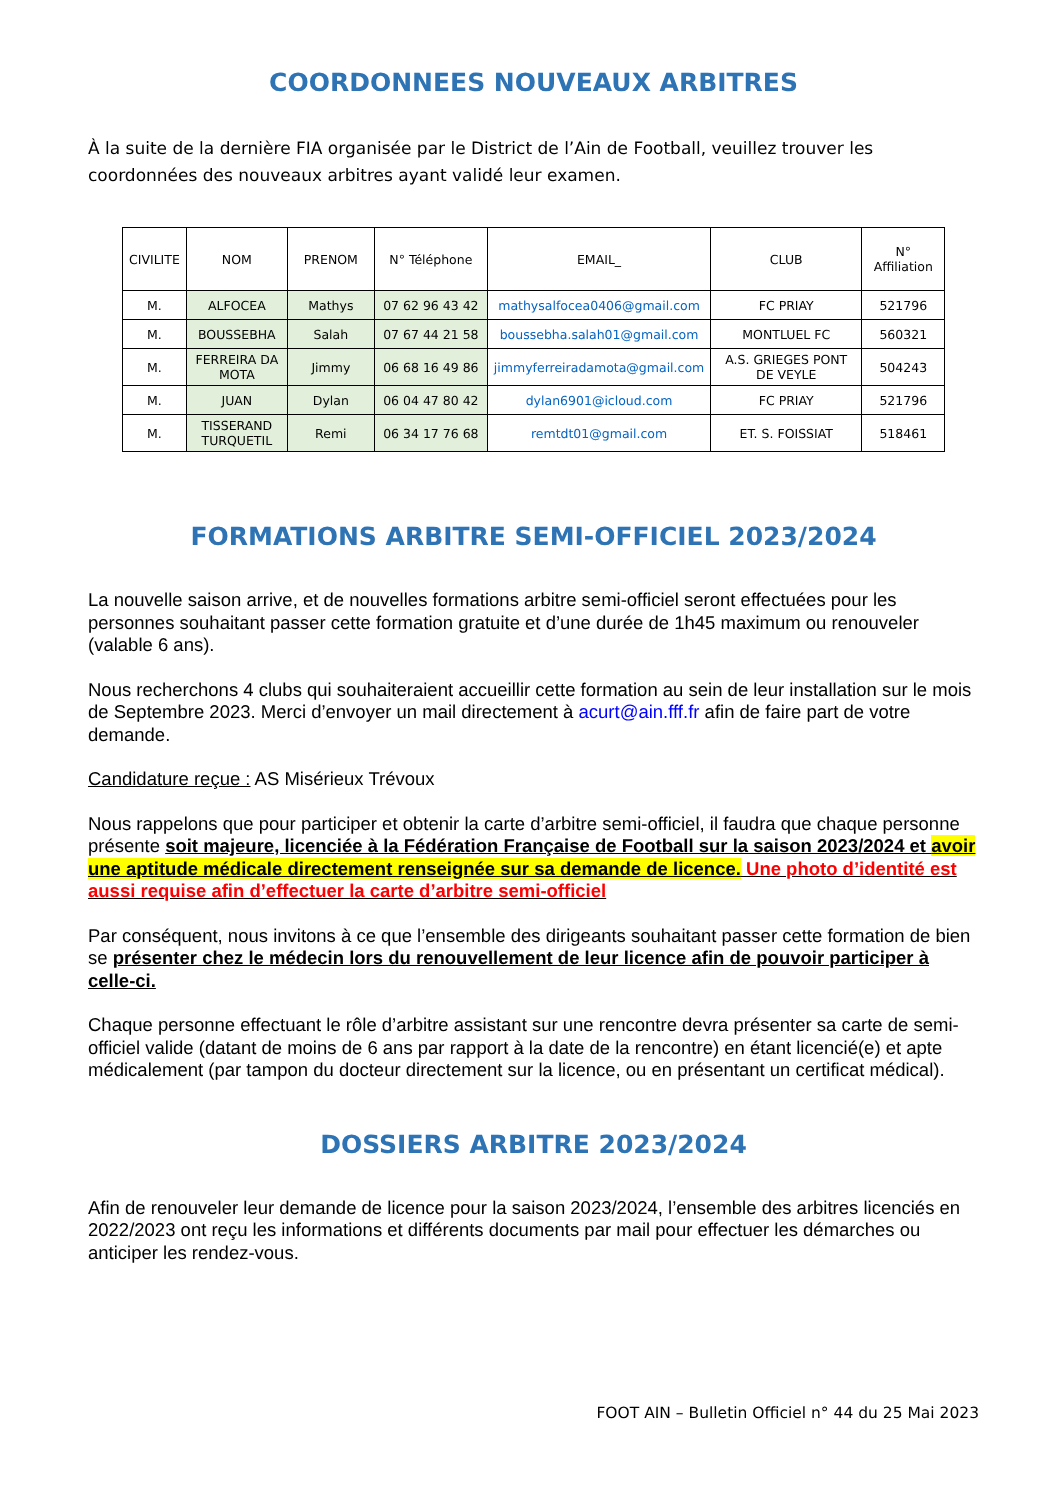COORDONNEES NOUVEAUX ARBITRES
À la suite de la dernière FIA organisée par le District de l’Ain de Football, veuillez trouver les coordonnées des nouveaux arbitres ayant validé leur examen.
| CIVILITE | NOM | PRENOM | N° Téléphone | EMAIL_ | CLUB | N° Affiliation |
| --- | --- | --- | --- | --- | --- | --- |
| M. | ALFOCEA | Mathys | 07 62 96 43 42 | mathysalfocea0406@gmail.com | FC PRIAY | 521796 |
| M. | BOUSSEBHA | Salah | 07 67 44 21 58 | boussebha.salah01@gmail.com | MONTLUEL FC | 560321 |
| M. | FERREIRA DA MOTA | Jimmy | 06 68 16 49 86 | jimmyferreiradamota@gmail.com | A.S. GRIEGES PONT DE VEYLE | 504243 |
| M. | JUAN | Dylan | 06 04 47 80 42 | dylan6901@icloud.com | FC PRIAY | 521796 |
| M. | TISSERAND TURQUETIL | Remi | 06 34 17 76 68 | remtdt01@gmail.com | ET. S. FOISSIAT | 518461 |
FORMATIONS ARBITRE SEMI-OFFICIEL 2023/2024
La nouvelle saison arrive, et de nouvelles formations arbitre semi-officiel seront effectuées pour les personnes souhaitant passer cette formation gratuite et d’une durée de 1h45 maximum ou renouveler (valable 6 ans).
Nous recherchons 4 clubs qui souhaiteraient accueillir cette formation au sein de leur installation sur le mois de Septembre 2023. Merci d’envoyer un mail directement à acurt@ain.fff.fr afin de faire part de votre demande.
Candidature reçue : AS Misérieux Trévoux
Nous rappelons que pour participer et obtenir la carte d’arbitre semi-officiel, il faudra que chaque personne présente soit majeure, licenciée à la Fédération Française de Football sur la saison 2023/2024 et avoir une aptitude médicale directement renseignée sur sa demande de licence. Une photo d’identité est aussi requise afin d’effectuer la carte d’arbitre semi-officiel
Par conséquent, nous invitons à ce que l’ensemble des dirigeants souhaitant passer cette formation de bien se présenter chez le médecin lors du renouvellement de leur licence afin de pouvoir participer à celle-ci.
Chaque personne effectuant le rôle d’arbitre assistant sur une rencontre devra présenter sa carte de semi-officiel valide (datant de moins de 6 ans par rapport à la date de la rencontre) en étant licencié(e) et apte médicalement (par tampon du docteur directement sur la licence, ou en présentant un certificat médical).
DOSSIERS ARBITRE 2023/2024
Afin de renouveler leur demande de licence pour la saison 2023/2024, l’ensemble des arbitres licenciés en 2022/2023 ont reçu les informations et différents documents par mail pour effectuer les démarches ou anticiper les rendez-vous.
FOOT AIN – Bulletin Officiel n° 44 du 25 Mai 2023